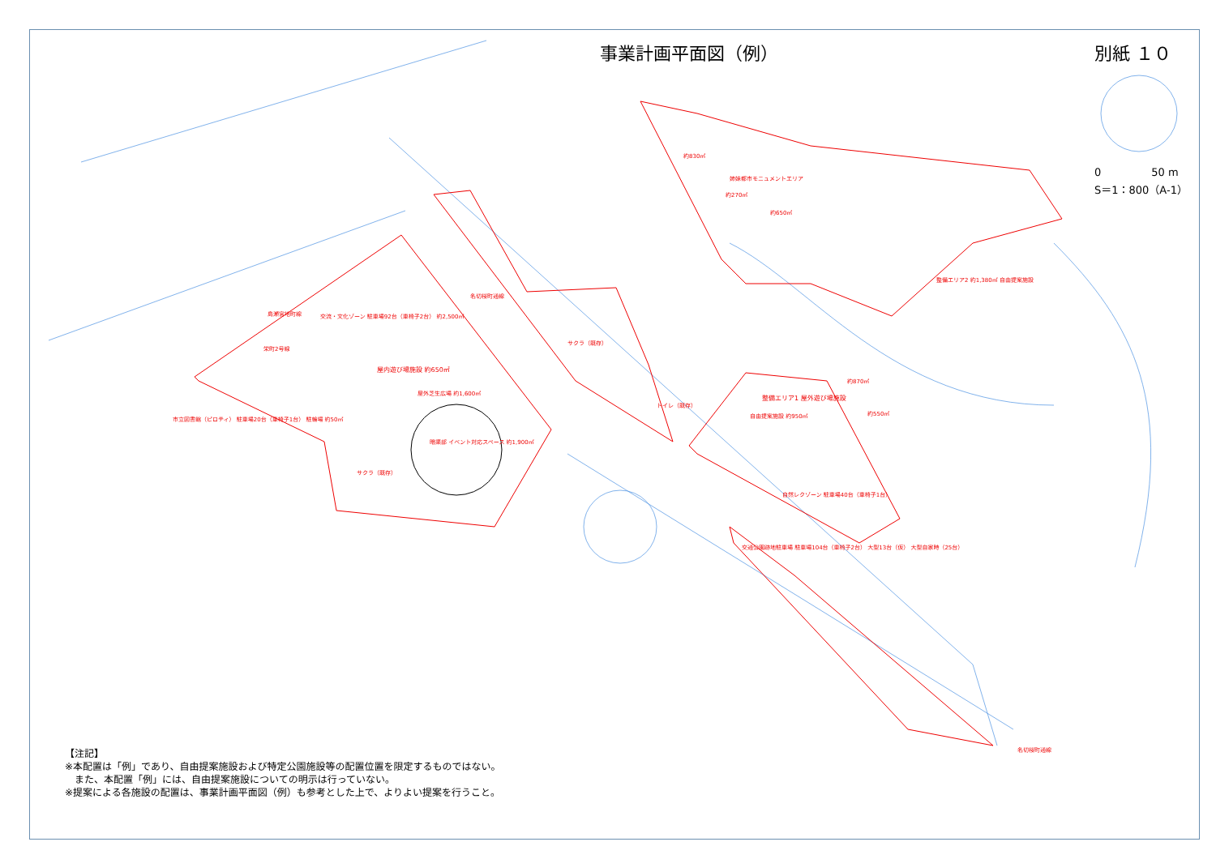事業計画平面図（例） 別紙 １０
0 50 m
S＝1：800（A-1）
交流・文化ゾーン 駐車場92台（車椅子2台） 約2,500㎡
屋内遊び場施設 約650㎡
屋外芝生広場 約1,600㎡
暗渠部 イベント対応スペース 約1,900㎡
市立図書館（ピロティ） 駐車場20台（車椅子1台） 駐輪場 約50㎡
サクラ（既存）
栄町2号線
島瀬宮地町線
名切桜町通線
サクラ（既存）
トイレ（既存）
約830㎡
姉妹都市モニュメントエリア
約270㎡
約650㎡
整備エリア2 約1,380㎡ 自由提案施設
整備エリア1 屋外遊び場施設
自由提案施設 約950㎡
約870㎡
約550㎡
自然レクゾーン 駐車場40台（車椅子1台）
交通公園跡地駐車場 駐車場104台（車椅子2台） 大型13台（仮） 大型自家時（25台）
名切桜町通線
【注記】
※本配置は「例」であり、自由提案施設および特定公園施設等の配置位置を限定するものではない。
　また、本配置「例」には、自由提案施設についての明示は行っていない。
※提案による各施設の配置は、事業計画平面図（例）も参考とした上で、よりよい提案を行うこと。